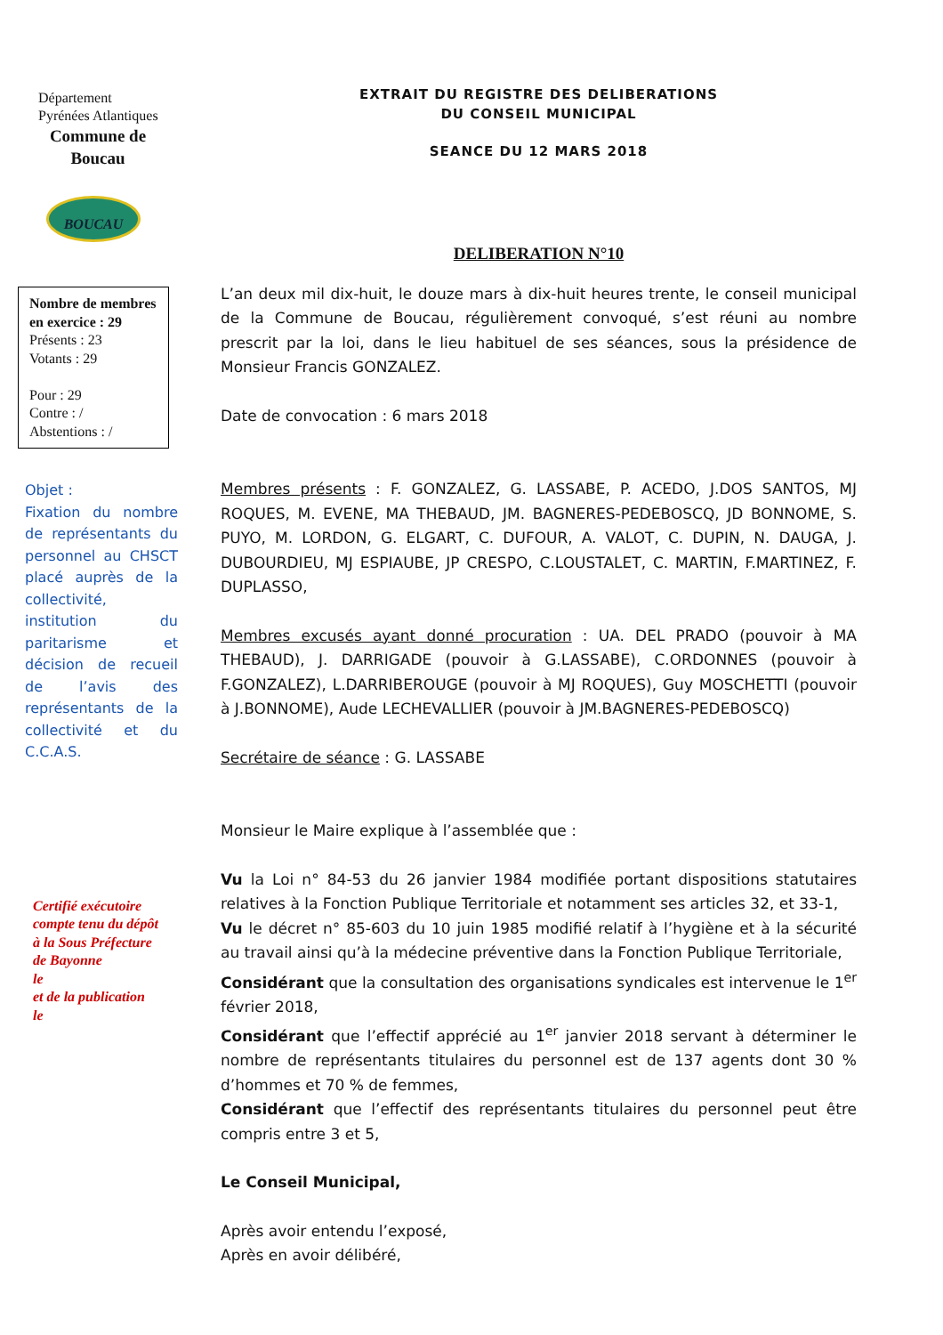Département
Pyrénées Atlantiques
Commune de
Boucau
BOUCAU
Nombre de membres en exercice : 29
Présents : 23
Votants : 29
Pour : 29
Contre : /
Abstentions : /
Objet :
Fixation du nombre de représentants du personnel au CHSCT placé auprès de la collectivité, institution du paritarisme et décision de recueil de l’avis des représentants de la collectivité et du C.C.A.S.
Certifié exécutoire
compte tenu du dépôt
à la Sous Préfecture
de Bayonne
le
et de la publication
le
EXTRAIT DU REGISTRE DES DELIBERATIONS
DU CONSEIL MUNICIPAL
SEANCE DU 12 MARS 2018
DELIBERATION N°10
L’an deux mil dix-huit, le douze mars à dix-huit heures trente, le conseil municipal de la Commune de Boucau, régulièrement convoqué, s’est réuni au nombre prescrit par la loi, dans le lieu habituel de ses séances, sous la présidence de Monsieur Francis GONZALEZ.
Date de convocation : 6 mars 2018
Membres présents : F. GONZALEZ, G. LASSABE, P. ACEDO, J.DOS SANTOS, MJ ROQUES, M. EVENE, MA THEBAUD, JM. BAGNERES-PEDEBOSCQ, JD BONNOME, S. PUYO, M. LORDON, G. ELGART, C. DUFOUR, A. VALOT, C. DUPIN, N. DAUGA, J. DUBOURDIEU, MJ ESPIAUBE, JP CRESPO, C.LOUSTALET, C. MARTIN, F.MARTINEZ, F. DUPLASSO,
Membres excusés ayant donné procuration : UA. DEL PRADO (pouvoir à MA THEBAUD), J. DARRIGADE (pouvoir à G.LASSABE), C.ORDONNES (pouvoir à F.GONZALEZ), L.DARRIBEROUGE (pouvoir à MJ ROQUES), Guy MOSCHETTI (pouvoir à J.BONNOME), Aude LECHEVALLIER (pouvoir à JM.BAGNERES-PEDEBOSCQ)
Secrétaire de séance : G. LASSABE
Monsieur le Maire explique à l’assemblée que :
Vu la Loi n° 84-53 du 26 janvier 1984 modifiée portant dispositions statutaires relatives à la Fonction Publique Territoriale et notamment ses articles 32, et 33-1,
Vu le décret n° 85-603 du 10 juin 1985 modifié relatif à l’hygiène et à la sécurité au travail ainsi qu’à la médecine préventive dans la Fonction Publique Territoriale,
Considérant que la consultation des organisations syndicales est intervenue le 1<sup>er</sup> février 2018,
Considérant que l’effectif apprécié au 1<sup>er</sup> janvier 2018 servant à déterminer le nombre de représentants titulaires du personnel est de 137 agents dont 30 % d’hommes et 70 % de femmes,
Considérant que l’effectif des représentants titulaires du personnel peut être compris entre 3 et 5,
Le Conseil Municipal,
Après avoir entendu l’exposé,
Après en avoir délibéré,